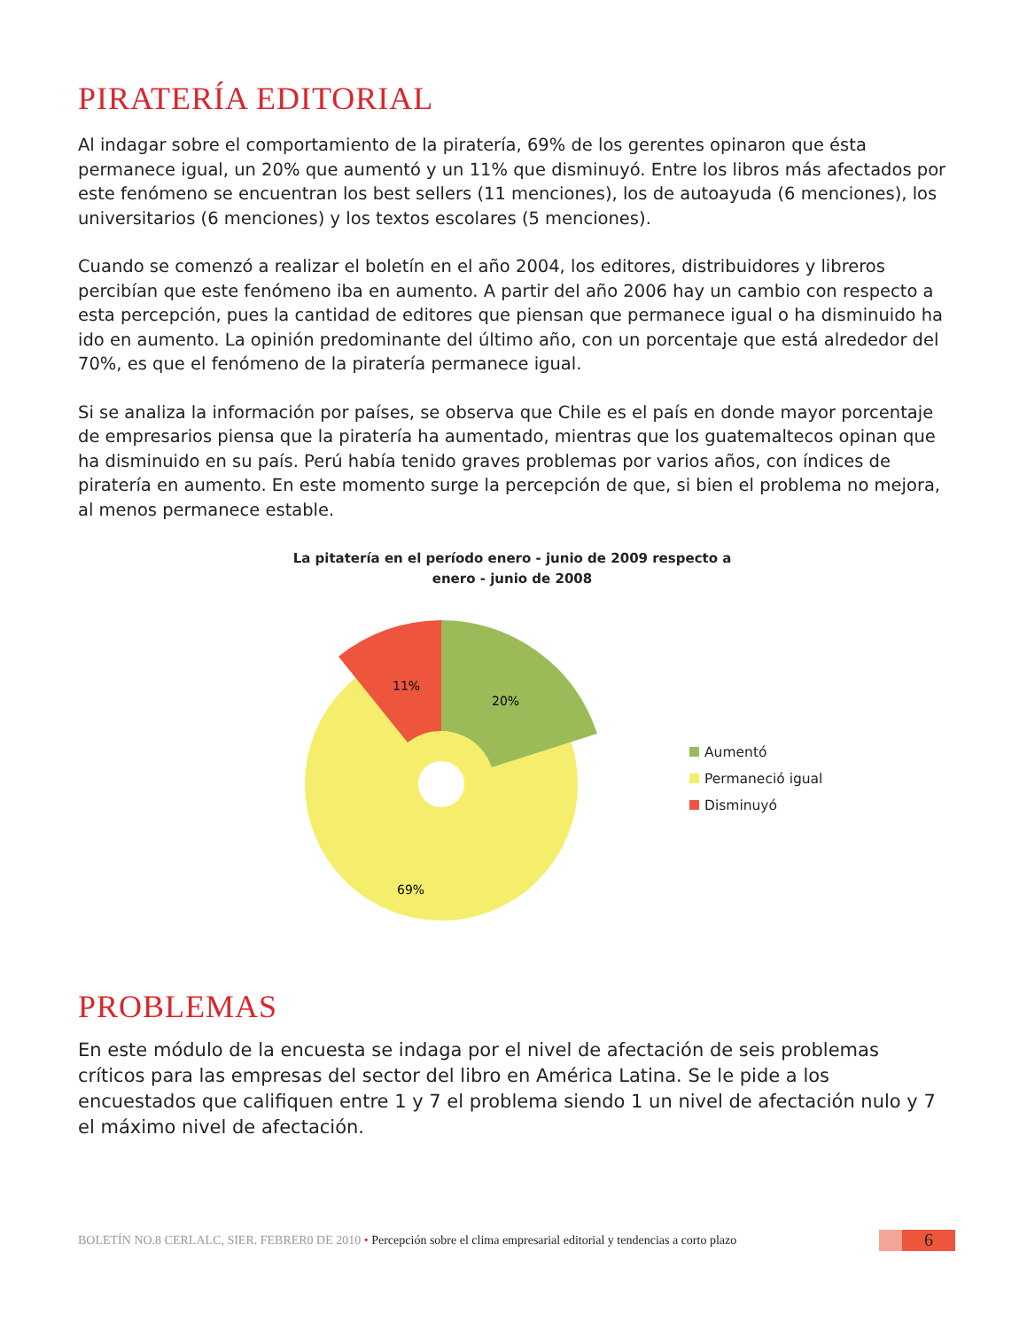PIRATERÍA EDITORIAL
Al indagar sobre el comportamiento de la piratería, 69% de los gerentes opinaron que ésta permanece igual, un 20% que aumentó y un 11% que disminuyó. Entre los libros más afectados por este fenómeno se encuentran los best sellers (11 menciones), los de autoayuda (6 menciones), los universitarios (6 menciones) y los textos escolares (5 menciones).
Cuando se comenzó a realizar el boletín en el año 2004, los editores, distribuidores y libreros percibían que este fenómeno iba en aumento. A partir del año 2006 hay un cambio con respecto a esta percepción, pues la cantidad de editores que piensan que permanece igual o ha disminuido ha ido en aumento. La opinión predominante del último año, con un porcentaje que está alrededor del 70%, es que el fenómeno de la piratería permanece igual.
Si se analiza la información por países, se observa que Chile es el país en donde mayor porcentaje de empresarios piensa que la piratería ha aumentado, mientras que los guatemaltecos opinan que ha disminuido en su país. Perú había tenido graves problemas por varios años, con índices de piratería en aumento. En este momento surge la percepción de que, si bien el problema no mejora, al menos permanece estable.
La pitatería en el período enero - junio de 2009 respecto a
enero - junio de 2008
11%
20%
69%
Aumentó
Permaneció igual
Disminuyó
PROBLEMAS
En este módulo de la encuesta se indaga por el nivel de afectación de seis problemas críticos para las empresas del sector del libro en América Latina. Se le pide a los encuestados que califiquen entre 1 y 7 el problema siendo 1 un nivel de afectación nulo y 7 el máximo nivel de afectación.
BOLETÍN NO.8 CERLALC, SIER. FEBRER0 DE 2010 • Percepción sobre el clima empresarial editorial y tendencias a corto plazo
6